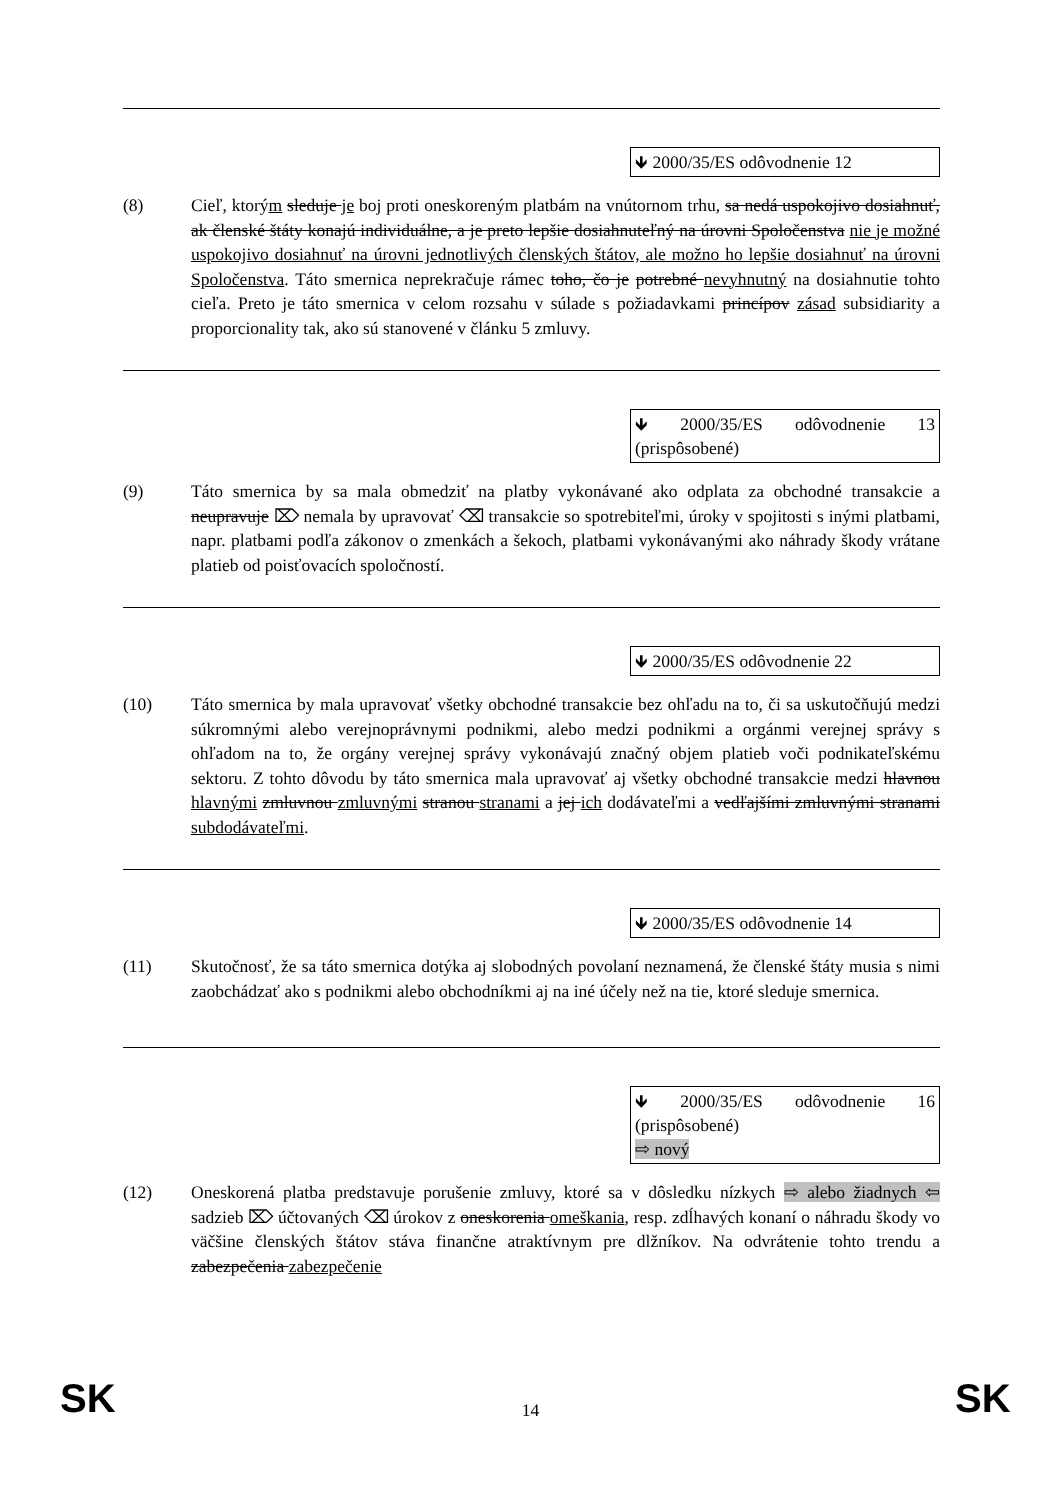🡻 2000/35/ES odôvodnenie 12
(8) Cieľ, ktorým sleduje je boj proti oneskoreným platbám na vnútornom trhu, sa nedá uspokojivo dosiahnuť, ak členské štáty konajú individuálne, a je preto lepšie dosiahnuteľný na úrovni Spoločenstva nie je možné uspokojivo dosiahnuť na úrovni jednotlivých členských štátov, ale možno ho lepšie dosiahnuť na úrovni Spoločenstva. Táto smernica neprekračuje rámec toho, čo je potrebné nevyhnutný na dosiahnutie tohto cieľa. Preto je táto smernica v celom rozsahu v súlade s požiadavkami princípov zásad subsidiarity a proporcionality tak, ako sú stanovené v článku 5 zmluvy.
🡻 2000/35/ES odôvodnenie 13 (prispôsobené)
(9) Táto smernica by sa mala obmedziť na platby vykonávané ako odplata za obchodné transakcie a neupravuje ⌦ nemala by upravovať ⌫ transakcie so spotrebiteľmi, úroky v spojitosti s inými platbami, napr. platbami podľa zákonov o zmenkách a šekoch, platbami vykonávanými ako náhrady škody vrátane platieb od poisťovacích spoločností.
🡻 2000/35/ES odôvodnenie 22
(10) Táto smernica by mala upravovať všetky obchodné transakcie bez ohľadu na to, či sa uskutočňujú medzi súkromnými alebo verejnoprávnymi podnikmi, alebo medzi podnikmi a orgánmi verejnej správy s ohľadom na to, že orgány verejnej správy vykonávajú značný objem platieb voči podnikateľskému sektoru. Z tohto dôvodu by táto smernica mala upravovať aj všetky obchodné transakcie medzi hlavnou hlavnými zmluvnou zmluvnými stranou stranami a jej ich dodávateľmi a vedľajšími zmluvnými stranami subdodávateľmi.
🡻 2000/35/ES odôvodnenie 14
(11) Skutočnosť, že sa táto smernica dotýka aj slobodných povolaní neznamená, že členské štáty musia s nimi zaobchádzať ako s podnikmi alebo obchodníkmi aj na iné účely než na tie, ktoré sleduje smernica.
🡻 2000/35/ES odôvodnenie 16 (prispôsobené)
⇨ nový
(12) Oneskorená platba predstavuje porušenie zmluvy, ktoré sa v dôsledku nízkych ⇨ alebo žiadnych ⇦ sadzieb ⌦ účtovaných ⌫ úrokov z oneskorenia omeškania, resp. zdĺhavých konaní o náhradu škody vo väčšine členských štátov stáva finančne atraktívnym pre dlžníkov. Na odvrátenie tohto trendu a zabezpečenia zabezpečenie
SK
14
SK